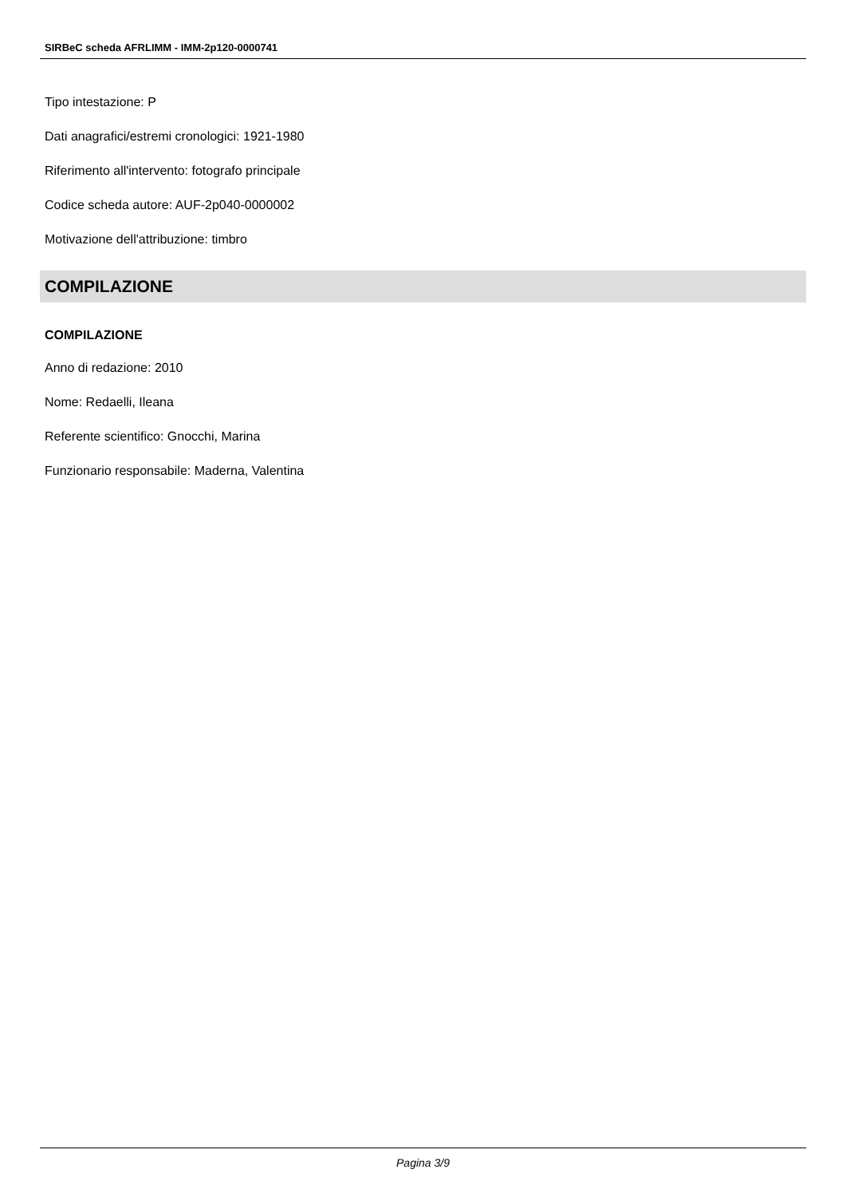SIRBeC scheda AFRLIMM - IMM-2p120-0000741
Tipo intestazione: P
Dati anagrafici/estremi cronologici: 1921-1980
Riferimento all'intervento: fotografo principale
Codice scheda autore: AUF-2p040-0000002
Motivazione dell'attribuzione: timbro
COMPILAZIONE
COMPILAZIONE
Anno di redazione: 2010
Nome: Redaelli, Ileana
Referente scientifico: Gnocchi, Marina
Funzionario responsabile: Maderna, Valentina
Pagina 3/9